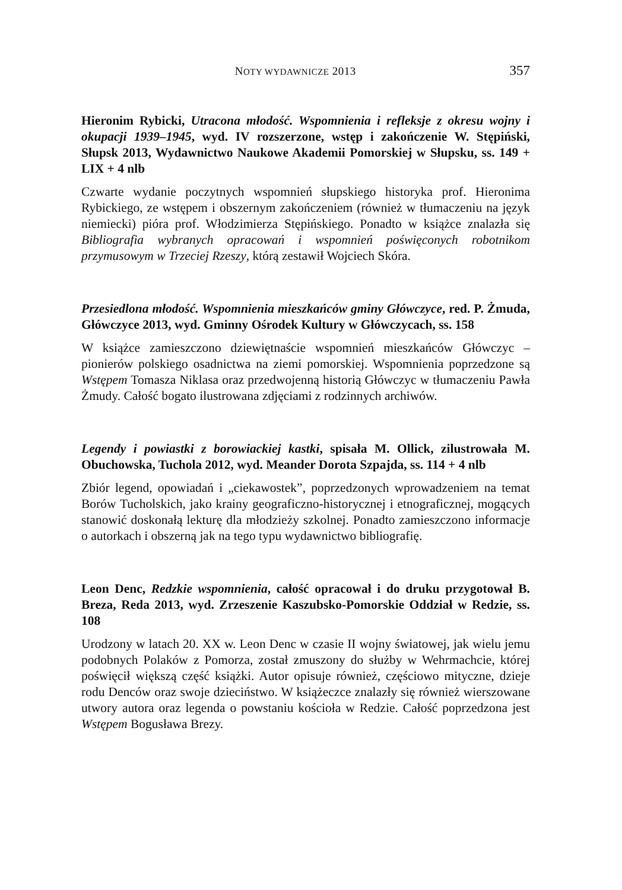NOTY WYDAWNICZE 2013 357
Hieronim Rybicki, Utracona młodość. Wspomnienia i refleksje z okresu wojny i okupacji 1939–1945, wyd. IV rozszerzone, wstęp i zakończenie W. Stępiński, Słupsk 2013, Wydawnictwo Naukowe Akademii Pomorskiej w Słupsku, ss. 149 + LIX + 4 nlb
Czwarte wydanie poczytnych wspomnień słupskiego historyka prof. Hieronima Rybickiego, ze wstępem i obszernym zakończeniem (również w tłumaczeniu na język niemiecki) pióra prof. Włodzimierza Stępińskiego. Ponadto w książce znalazła się Bibliografia wybranych opracowań i wspomnień poświęconych robotnikom przymusowym w Trzeciej Rzeszy, którą zestawił Wojciech Skóra.
Przesiedlona młodość. Wspomnienia mieszkańców gminy Główczyce, red. P. Żmuda, Główczyce 2013, wyd. Gminny Ośrodek Kultury w Główczycach, ss. 158
W książce zamieszczono dziewiętnaście wspomnień mieszkańców Główczyc – pionierów polskiego osadnictwa na ziemi pomorskiej. Wspomnienia poprzedzone są Wstępem Tomasza Niklasa oraz przedwojenną historią Główczyc w tłumaczeniu Pawła Żmudy. Całość bogato ilustrowana zdjęciami z rodzinnych archiwów.
Legendy i powiastki z borowiackiej kastki, spisała M. Ollick, zilustrowała M. Obuchowska, Tuchola 2012, wyd. Meander Dorota Szpajda, ss. 114 + 4 nlb
Zbiór legend, opowiadań i „ciekawostek”, poprzedzonych wprowadzeniem na temat Borów Tucholskich, jako krainy geograficzno-historycznej i etnograficznej, mogących stanowić doskonałą lekturę dla młodzieży szkolnej. Ponadto zamieszczono informacje o autorkach i obszerną jak na tego typu wydawnictwo bibliografię.
Leon Denc, Redzkie wspomnienia, całość opracował i do druku przygotował B. Breza, Reda 2013, wyd. Zrzeszenie Kaszubsko-Pomorskie Oddział w Redzie, ss. 108
Urodzony w latach 20. XX w. Leon Denc w czasie II wojny światowej, jak wielu jemu podobnych Polaków z Pomorza, został zmuszony do służby w Wehrmachcie, której poświęcił większą część książki. Autor opisuje również, częściowo mityczne, dzieje rodu Denców oraz swoje dzieciństwo. W książeczce znalazły się również wierszowane utwory autora oraz legenda o powstaniu kościoła w Redzie. Całość poprzedzona jest Wstępem Bogusława Brezy.